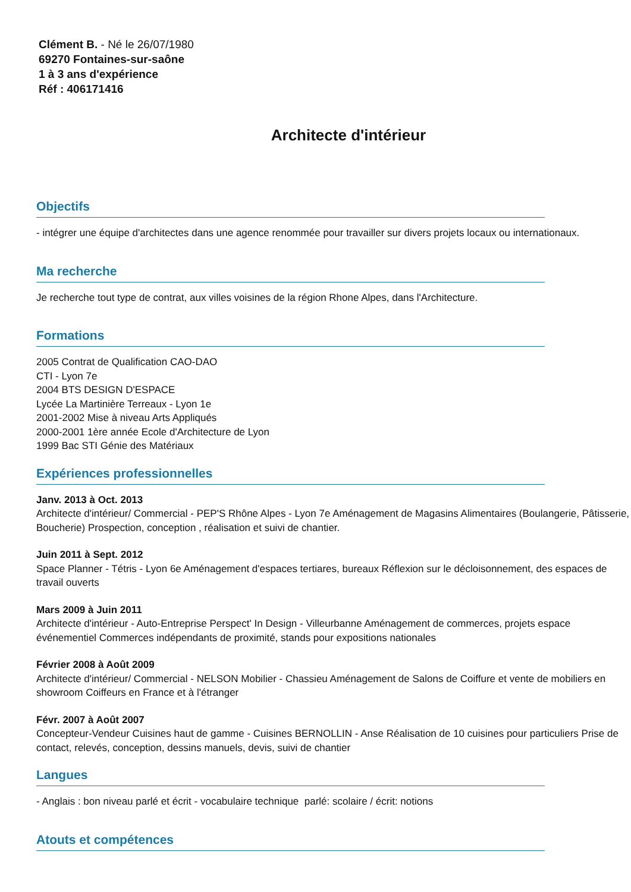Clément B. - Né le 26/07/1980
69270 Fontaines-sur-saône
1 à 3 ans d'expérience
Réf : 406171416
Architecte d'intérieur
Objectifs
- intégrer une équipe d'architectes dans une agence renommée pour travailler sur divers projets locaux ou internationaux.
Ma recherche
Je recherche tout type de contrat, aux villes voisines de la région Rhone Alpes, dans l'Architecture.
Formations
2005 Contrat de Qualification CAO-DAO
CTI - Lyon 7e
2004 BTS DESIGN D'ESPACE
Lycée La Martinière Terreaux - Lyon 1e
2001-2002 Mise à niveau Arts Appliqués
2000-2001 1ère année Ecole d'Architecture de Lyon
1999 Bac STI Génie des Matériaux
Expériences professionnelles
Janv. 2013 à Oct. 2013
Architecte d'intérieur/ Commercial - PEP'S Rhône Alpes - Lyon 7e Aménagement de Magasins Alimentaires (Boulangerie, Pâtisserie, Boucherie) Prospection, conception , réalisation et suivi de chantier.
Juin 2011 à Sept. 2012
Space Planner - Tétris - Lyon 6e Aménagement d'espaces tertiares, bureaux Réflexion sur le décloisonnement, des espaces de travail ouverts
Mars 2009 à Juin 2011
Architecte d'intérieur - Auto-Entreprise Perspect' In Design - Villeurbanne Aménagement de commerces, projets espace événementiel Commerces indépendants de proximité, stands pour expositions nationales
Février 2008 à Août 2009
Architecte d'intérieur/ Commercial - NELSON Mobilier - Chassieu Aménagement de Salons de Coiffure et vente de mobiliers en showroom Coiffeurs en France et à l'étranger
Févr. 2007 à Août 2007
Concepteur-Vendeur Cuisines haut de gamme - Cuisines BERNOLLIN - Anse Réalisation de 10 cuisines pour particuliers Prise de contact, relevés, conception, dessins manuels, devis, suivi de chantier
Langues
- Anglais : bon niveau parlé et écrit - vocabulaire technique parlé: scolaire / écrit: notions
Atouts et compétences